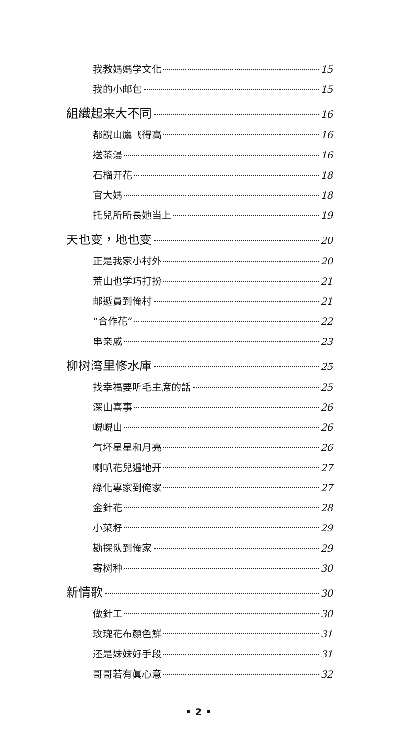我教媽媽学文化 15
我的小邮包 15
組織起来大不同 16
都說山鷹飞得高 16
送茶湯 16
石榴开花 18
官大媽 18
托兒所所長她当上 19
天也变，地也变 20
正是我家小村外 20
荒山也学巧打扮 21
邮遞員到俺村 21
“合作花” 22
串亲戚 23
柳树湾里修水庫 25
找幸福要听毛主席的話 25
深山喜事 26
峴峴山 26
气坏星星和月亮 26
喇叭花兒遍地开 27
綠化專家到俺家 27
金針花 28
小菜籽 29
勘探队到俺家 29
寄树种 30
新情歌 30
做針工 30
玫瑰花布顏色鮮 31
还是妹妹好手段 31
哥哥若有眞心意 32
• 2 •